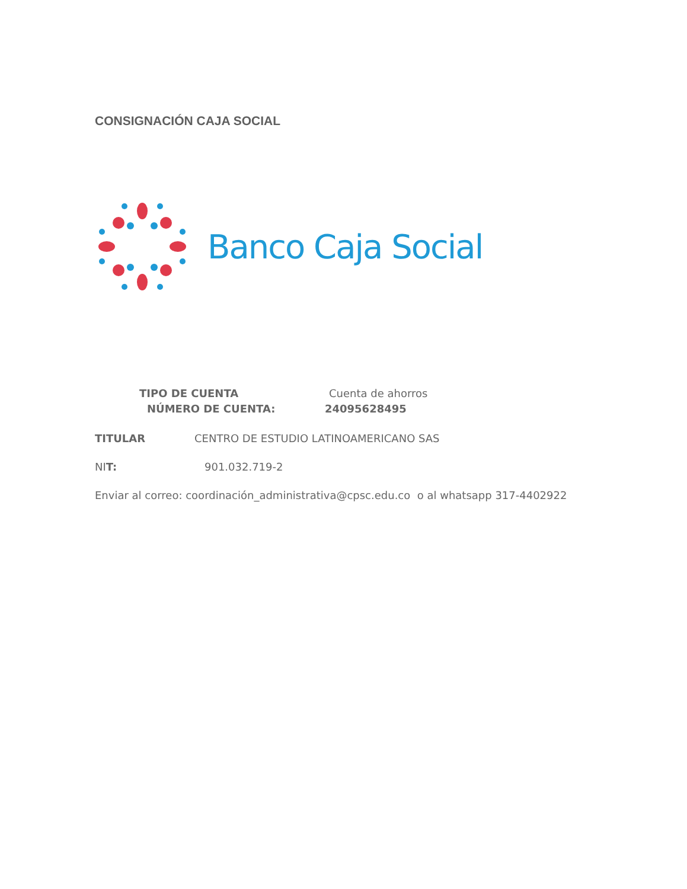CONSIGNACIÓN CAJA SOCIAL
Banco Caja Social
TIPO DE CUENTA Cuenta de ahorros
NÚMERO DE CUENTA: 24095628495
TITULAR CENTRO DE ESTUDIO LATINOAMERICANO SAS
NIT: 901.032.719-2
Enviar al correo: coordinación_administrativa@cpsc.edu.co o al whatsapp 317-4402922